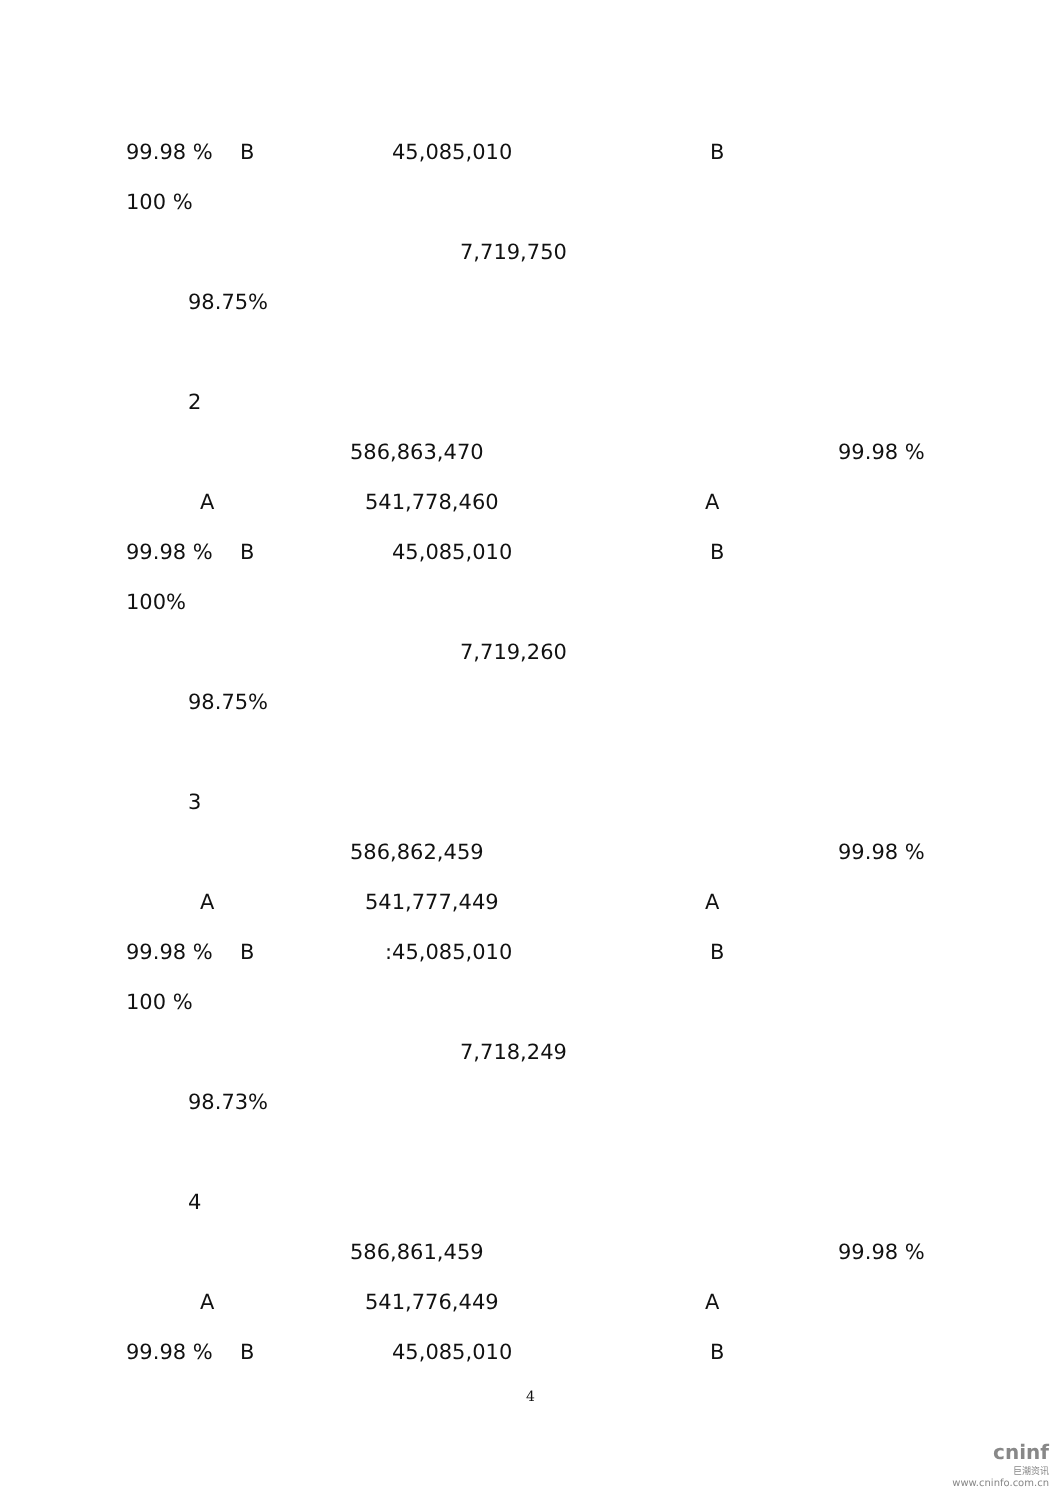99.98 % B 45,085,010 B
100 %
7,719,750
98.75%
2
586,863,470 99.98 %
A 541,778,460 A
99.98 % B 45,085,010 B
100%
7,719,260
98.75%
3
586,862,459 99.98 %
A 541,777,449 A
99.98 % B :45,085,010 B
100 %
7,718,249
98.73%
4
586,861,459 99.98 %
A 541,776,449 A
99.98 % B 45,085,010 B
4
cninf
巨潮资讯
www.cninfo.com.cn